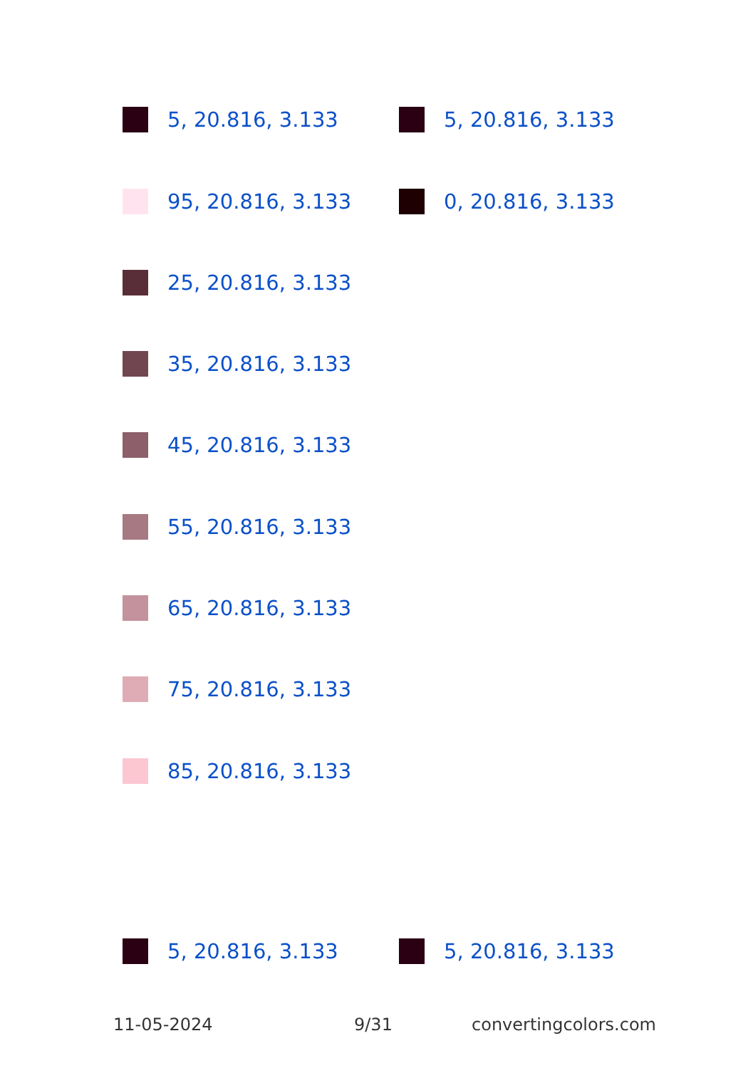5, 20.816, 3.133 5, 20.816, 3.133
95, 20.816, 3.133 0, 20.816, 3.133
25, 20.816, 3.133
35, 20.816, 3.133
45, 20.816, 3.133
55, 20.816, 3.133
65, 20.816, 3.133
75, 20.816, 3.133
85, 20.816, 3.133
5, 20.816, 3.133 5, 20.816, 3.133
11-05-2024 9/31 convertingcolors.com